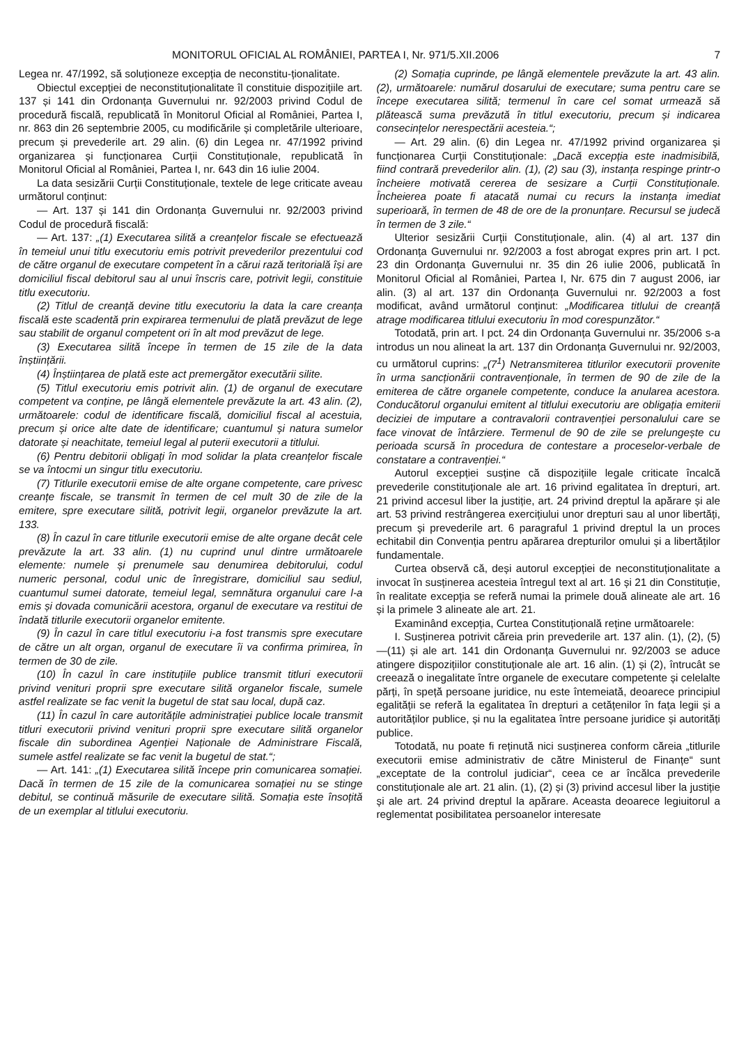MONITORUL OFICIAL AL ROMÂNIEI, PARTEA I, Nr. 971/5.XII.2006 7
Legea nr. 47/1992, să soluționeze excepția de neconstitu-ționalitate.
Obiectul excepției de neconstituționalitate îl constituie dispozițiile art. 137 și 141 din Ordonanța Guvernului nr. 92/2003 privind Codul de procedură fiscală, republicată în Monitorul Oficial al României, Partea I, nr. 863 din 26 septembrie 2005, cu modificările și completările ulterioare, precum și prevederile art. 29 alin. (6) din Legea nr. 47/1992 privind organizarea și funcționarea Curții Constituționale, republicată în Monitorul Oficial al României, Partea I, nr. 643 din 16 iulie 2004.
La data sesizării Curții Constituționale, textele de lege criticate aveau următorul conținut:
— Art. 137 și 141 din Ordonanța Guvernului nr. 92/2003 privind Codul de procedură fiscală:
— Art. 137: „(1) Executarea silită a creanțelor fiscale se efectuează în temeiul unui titlu executoriu emis potrivit prevederilor prezentului cod de către organul de executare competent în a cărui rază teritorială își are domiciliul fiscal debitorul sau al unui înscris care, potrivit legii, constituie titlu executoriu.
(2) Titlul de creanță devine titlu executoriu la data la care creanța fiscală este scadentă prin expirarea termenului de plată prevăzut de lege sau stabilit de organul competent ori în alt mod prevăzut de lege.
(3) Executarea silită începe în termen de 15 zile de la data înștiințării.
(4) Înștiințarea de plată este act premergător executării silite.
(5) Titlul executoriu emis potrivit alin. (1) de organul de executare competent va conține, pe lângă elementele prevăzute la art. 43 alin. (2), următoarele: codul de identificare fiscală, domiciliul fiscal al acestuia, precum și orice alte date de identificare; cuantumul și natura sumelor datorate și neachitate, temeiul legal al puterii executorii a titlului.
(6) Pentru debitorii obligați în mod solidar la plata creanțelor fiscale se va întocmi un singur titlu executoriu.
(7) Titlurile executorii emise de alte organe competente, care privesc creanțe fiscale, se transmit în termen de cel mult 30 de zile de la emitere, spre executare silită, potrivit legii, organelor prevăzute la art. 133.
(8) În cazul în care titlurile executorii emise de alte organe decât cele prevăzute la art. 33 alin. (1) nu cuprind unul dintre următoarele elemente: numele și prenumele sau denumirea debitorului, codul numeric personal, codul unic de înregistrare, domiciliul sau sediul, cuantumul sumei datorate, temeiul legal, semnătura organului care l-a emis și dovada comunicării acestora, organul de executare va restitui de îndată titlurile executorii organelor emitente.
(9) În cazul în care titlul executoriu i-a fost transmis spre executare de către un alt organ, organul de executare îi va confirma primirea, în termen de 30 de zile.
(10) În cazul în care instituțiile publice transmit titluri executorii privind venituri proprii spre executare silită organelor fiscale, sumele astfel realizate se fac venit la bugetul de stat sau local, după caz.
(11) În cazul în care autoritățile administrației publice locale transmit titluri executorii privind venituri proprii spre executare silită organelor fiscale din subordinea Agenției Naționale de Administrare Fiscală, sumele astfel realizate se fac venit la bugetul de stat.“;
— Art. 141: „(1) Executarea silită începe prin comunicarea somației. Dacă în termen de 15 zile de la comunicarea somației nu se stinge debitul, se continuă măsurile de executare silită. Somația este însoțită de un exemplar al titlului executoriu.
(2) Somația cuprinde, pe lângă elementele prevăzute la art. 43 alin. (2), următoarele: numărul dosarului de executare; suma pentru care se începe executarea silită; termenul în care cel somat urmează să plătească suma prevăzută în titlul executoriu, precum și indicarea consecințelor nerespectării acesteia.“;
— Art. 29 alin. (6) din Legea nr. 47/1992 privind organizarea și funcționarea Curții Constituționale: „Dacă excepția este inadmisibilă, fiind contrară prevederilor alin. (1), (2) sau (3), instanța respinge printr-o încheiere motivată cererea de sesizare a Curții Constituționale. Încheierea poate fi atacată numai cu recurs la instanța imediat superioară, în termen de 48 de ore de la pronunțare. Recursul se judecă în termen de 3 zile.“
Ulterior sesizării Curții Constituționale, alin. (4) al art. 137 din Ordonanța Guvernului nr. 92/2003 a fost abrogat expres prin art. I pct. 23 din Ordonanța Guvernului nr. 35 din 26 iulie 2006, publicată în Monitorul Oficial al României, Partea I, Nr. 675 din 7 august 2006, iar alin. (3) al art. 137 din Ordonanța Guvernului nr. 92/2003 a fost modificat, având următorul conținut: „Modificarea titlului de creanță atrage modificarea titlului executoriu în mod corespunzător.“
Totodată, prin art. I pct. 24 din Ordonanța Guvernului nr. 35/2006 s-a introdus un nou alineat la art. 137 din Ordonanța Guvernului nr. 92/2003, cu următorul cuprins: „(7<sup>1</sup>) Netransmiterea titlurilor executorii provenite în urma sancționării contravenționale, în termen de 90 de zile de la emiterea de către organele competente, conduce la anularea acestora. Conducătorul organului emitent al titlului executoriu are obligația emiterii deciziei de imputare a contravalorii contravenției personalului care se face vinovat de întârziere. Termenul de 90 de zile se prelungește cu perioada scursă în procedura de contestare a proceselor-verbale de constatare a contravenției.“
Autorul excepției susține că dispozițiile legale criticate încalcă prevederile constituționale ale art. 16 privind egalitatea în drepturi, art. 21 privind accesul liber la justiție, art. 24 privind dreptul la apărare și ale art. 53 privind restrângerea exercițiului unor drepturi sau al unor libertăți, precum și prevederile art. 6 paragraful 1 privind dreptul la un proces echitabil din Convenția pentru apărarea drepturilor omului și a libertăților fundamentale.
Curtea observă că, deși autorul excepției de neconstituționalitate a invocat în susținerea acesteia întregul text al art. 16 și 21 din Constituție, în realitate excepția se referă numai la primele două alineate ale art. 16 și la primele 3 alineate ale art. 21.
Examinând excepția, Curtea Constituțională reține următoarele:
I. Susținerea potrivit căreia prin prevederile art. 137 alin. (1), (2), (5)—(11) și ale art. 141 din Ordonanța Guvernului nr. 92/2003 se aduce atingere dispozițiilor constituționale ale art. 16 alin. (1) și (2), întrucât se creează o inegalitate între organele de executare competente și celelalte părți, în speță persoane juridice, nu este întemeiată, deoarece principiul egalității se referă la egalitatea în drepturi a cetățenilor în fața legii și a autorităților publice, și nu la egalitatea între persoane juridice și autorități publice.
Totodată, nu poate fi reținută nici susținerea conform căreia „titlurile executorii emise administrativ de către Ministerul de Finanțe“ sunt „exceptate de la controlul judiciar“, ceea ce ar încălca prevederile constituționale ale art. 21 alin. (1), (2) și (3) privind accesul liber la justiție și ale art. 24 privind dreptul la apărare. Aceasta deoarece legiuitorul a reglementat posibilitatea persoanelor interesate